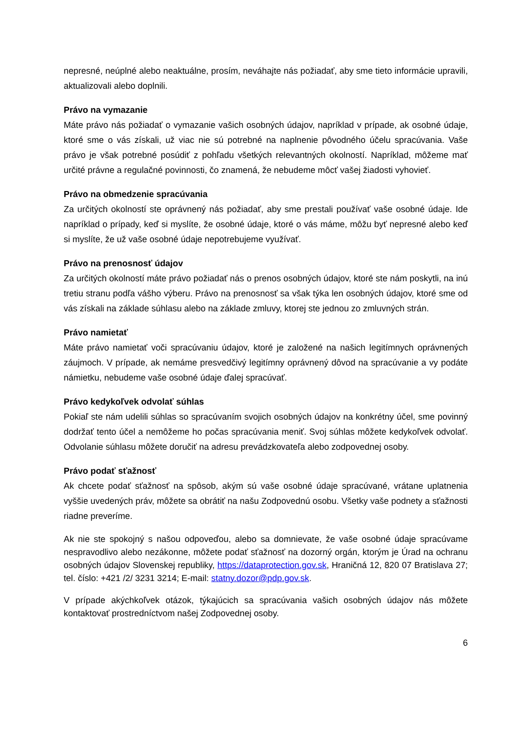nepresné, neúplné alebo neaktuálne, prosím, neváhajte nás požiadať, aby sme tieto informácie upravili, aktualizovali alebo doplnili.
Právo na vymazanie
Máte právo nás požiadať o vymazanie vašich osobných údajov, napríklad v prípade, ak osobné údaje, ktoré sme o vás získali, už viac nie sú potrebné na naplnenie pôvodného účelu spracúvania. Vaše právo je však potrebné posúdiť z pohľadu všetkých relevantných okolností. Napríklad, môžeme mať určité právne a regulačné povinnosti, čo znamená, že nebudeme môcť vašej žiadosti vyhovieť.
Právo na obmedzenie spracúvania
Za určitých okolností ste oprávnený nás požiadať, aby sme prestali používať vaše osobné údaje. Ide napríklad o prípady, keď si myslíte, že osobné údaje, ktoré o vás máme, môžu byť nepresné alebo keď si myslíte, že už vaše osobné údaje nepotrebujeme využívať.
Právo na prenosnosť údajov
Za určitých okolností máte právo požiadať nás o prenos osobných údajov, ktoré ste nám poskytli, na inú tretiu stranu podľa vášho výberu. Právo na prenosnosť sa však týka len osobných údajov, ktoré sme od vás získali na základe súhlasu alebo na základe zmluvy, ktorej ste jednou zo zmluvných strán.
Právo namietať
Máte právo namietať voči spracúvaniu údajov, ktoré je založené na našich legitímnych oprávnených záujmoch. V prípade, ak nemáme presvedčivý legitímny oprávnený dôvod na spracúvanie a vy podáte námietku, nebudeme vaše osobné údaje ďalej spracúvať.
Právo kedykoľvek odvolať súhlas
Pokiaľ ste nám udelili súhlas so spracúvaním svojich osobných údajov na konkrétny účel, sme povinný dodržať tento účel a nemôžeme ho počas spracúvania meniť. Svoj súhlas môžete kedykoľvek odvolať. Odvolanie súhlasu môžete doručiť na adresu prevádzkovateľa alebo zodpovednej osoby.
Právo podať sťažnosť
Ak chcete podať sťažnosť na spôsob, akým sú vaše osobné údaje spracúvané, vrátane uplatnenia vyššie uvedených práv, môžete sa obrátiť na našu Zodpovednú osobu. Všetky vaše podnety a sťažnosti riadne preveríme.
Ak nie ste spokojný s našou odpoveďou, alebo sa domnievate, že vaše osobné údaje spracúvame nespravodlivo alebo nezákonne, môžete podať sťažnosť na dozorný orgán, ktorým je Úrad na ochranu osobných údajov Slovenskej republiky, https://dataprotection.gov.sk, Hraničná 12, 820 07 Bratislava 27; tel. číslo: +421 /2/ 3231 3214; E-mail: statny.dozor@pdp.gov.sk.
V prípade akýchkoľvek otázok, týkajúcich sa spracúvania vašich osobných údajov nás môžete kontaktovať prostredníctvom našej Zodpovednej osoby.
6